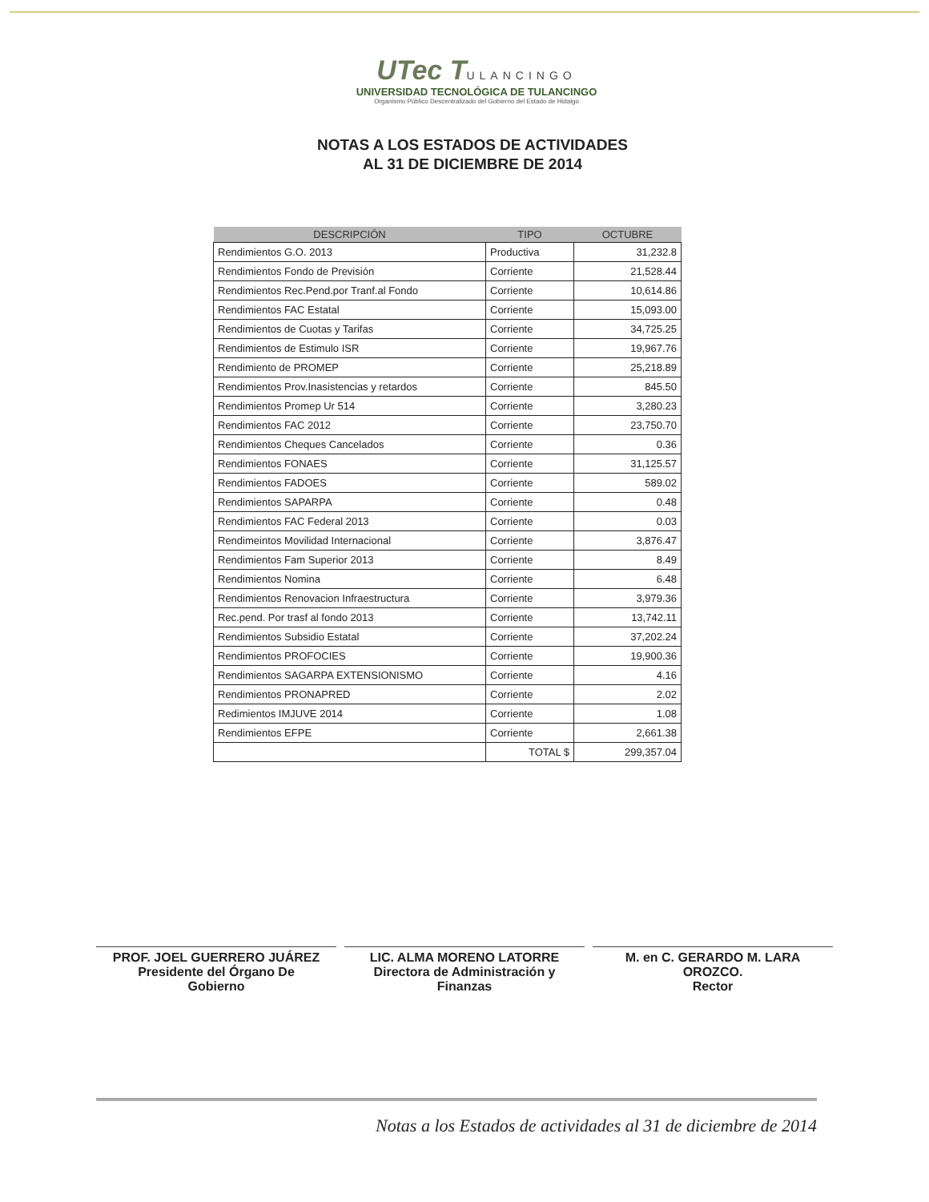UTec TULANCINGO
UNIVERSIDAD TECNOLÓGICA DE TULANCINGO
Organismo Público Descentralizado del Gobierno del Estado de Hidalgo
NOTAS A LOS ESTADOS DE ACTIVIDADES
AL 31 DE DICIEMBRE DE 2014
| DESCRIPCIÓN | TIPO | OCTUBRE |
| --- | --- | --- |
| Rendimientos G.O. 2013 | Productiva | 31,232.8 |
| Rendimientos Fondo de Previsión | Corriente | 21,528.44 |
| Rendimientos Rec.Pend.por Tranf.al Fondo | Corriente | 10,614.86 |
| Rendimientos FAC Estatal | Corriente | 15,093.00 |
| Rendimientos de Cuotas y Tarifas | Corriente | 34,725.25 |
| Rendimientos de Estimulo ISR | Corriente | 19,967.76 |
| Rendimiento de PROMEP | Corriente | 25,218.89 |
| Rendimientos Prov.Inasistencias y retardos | Corriente | 845.50 |
| Rendimientos Promep Ur 514 | Corriente | 3,280.23 |
| Rendimientos FAC 2012 | Corriente | 23,750.70 |
| Rendimientos Cheques Cancelados | Corriente | 0.36 |
| Rendimientos FONAES | Corriente | 31,125.57 |
| Rendimientos FADOES | Corriente | 589.02 |
| Rendimientos SAPARPA | Corriente | 0.48 |
| Rendimientos FAC Federal 2013 | Corriente | 0.03 |
| Rendimeintos Movilidad Internacional | Corriente | 3,876.47 |
| Rendimientos Fam Superior 2013 | Corriente | 8.49 |
| Rendimientos Nomina | Corriente | 6.48 |
| Rendimientos Renovacion Infraestructura | Corriente | 3,979.36 |
| Rec.pend. Por trasf al fondo 2013 | Corriente | 13,742.11 |
| Rendimientos Subsidio Estatal | Corriente | 37,202.24 |
| Rendimientos PROFOCIES | Corriente | 19,900.36 |
| Rendimientos SAGARPA EXTENSIONISMO | Corriente | 4.16 |
| Rendimientos PRONAPRED | Corriente | 2.02 |
| Redimientos IMJUVE 2014 | Corriente | 1.08 |
| Rendimientos EFPE | Corriente | 2,661.38 |
| | TOTAL $ | 299,357.04 |
PROF. JOEL GUERRERO JUÁREZ
Presidente del Órgano De
Gobierno
LIC. ALMA MORENO LATORRE
Directora de Administración y
Finanzas
M. en C. GERARDO M. LARA
OROZCO.
Rector
Notas a los Estados de actividades al 31 de diciembre de 2014